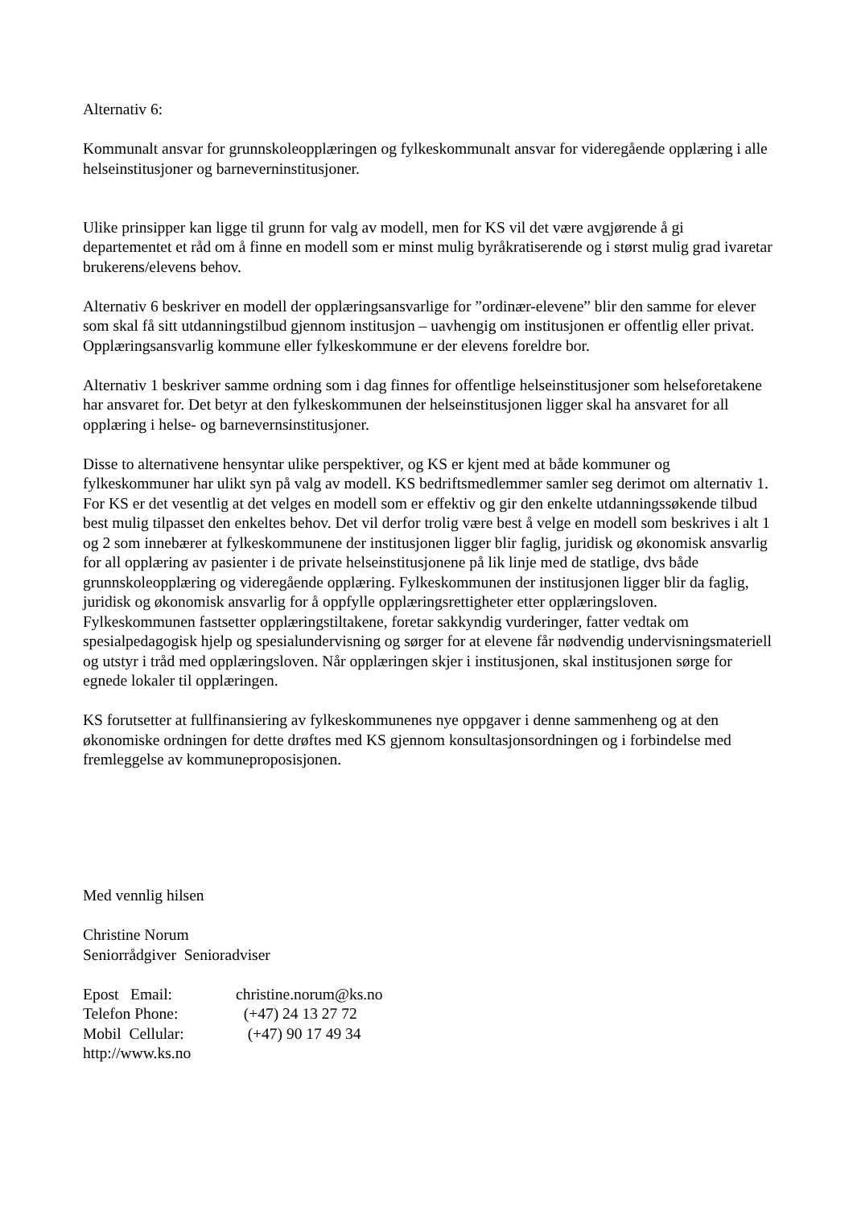Alternativ 6:
Kommunalt ansvar for grunnskoleopplæringen og fylkeskommunalt ansvar for videregående opplæring i alle helseinstitusjoner og barneverninstitusjoner.
Ulike prinsipper kan ligge til grunn for valg av modell, men for KS vil det være avgjørende å gi departementet et råd om å finne en modell som er minst mulig byråkratiserende og i størst mulig grad ivaretar brukerens/elevens behov.
Alternativ 6 beskriver en modell der opplæringsansvarlige for ”ordinær-elevene” blir den samme for elever som skal få sitt utdanningstilbud gjennom institusjon – uavhengig om institusjonen er offentlig eller privat. Opplæringsansvarlig kommune eller fylkeskommune er der elevens foreldre bor.
Alternativ 1 beskriver samme ordning som i dag finnes for offentlige helseinstitusjoner som helseforetakene har ansvaret for. Det betyr at den fylkeskommunen der helseinstitusjonen ligger skal ha ansvaret for all opplæring i helse- og barnevernsinstitusjoner.
Disse to alternativene hensyntar ulike perspektiver, og KS er kjent med at både kommuner og fylkeskommuner har ulikt syn på valg av modell. KS bedriftsmedlemmer samler seg derimot om alternativ 1. For KS er det vesentlig at det velges en modell som er effektiv og gir den enkelte utdanningssøkende tilbud best mulig tilpasset den enkeltes behov. Det vil derfor trolig være best å velge en modell som beskrives i alt 1 og 2 som innebærer at fylkeskommunene der institusjonen ligger blir faglig, juridisk og økonomisk ansvarlig for all opplæring av pasienter i de private helseinstitusjonene på lik linje med de statlige, dvs både grunnskoleopplæring og videregående opplæring. Fylkeskommunen der institusjonen ligger blir da faglig, juridisk og økonomisk ansvarlig for å oppfylle opplæringsrettigheter etter opplæringsloven. Fylkeskommunen fastsetter opplæringstiltakene, foretar sakkyndig vurderinger, fatter vedtak om spesialpedagogisk hjelp og spesialundervisning og sørger for at elevene får nødvendig undervisningsmateriell og utstyr i tråd med opplæringsloven. Når opplæringen skjer i institusjonen, skal institusjonen sørge for egnede lokaler til opplæringen.
KS forutsetter at fullfinansiering av fylkeskommunenes nye oppgaver i denne sammenheng og at den økonomiske ordningen for dette drøftes med KS gjennom konsultasjonsordningen og i forbindelse med fremleggelse av kommuneproposisjonen.
Med vennlig hilsen
Christine Norum
Seniorrådgiver Senioradviser
Epost Email: christine.norum@ks.no
Telefon Phone: (+47) 24 13 27 72
Mobil Cellular: (+47) 90 17 49 34
http://www.ks.no